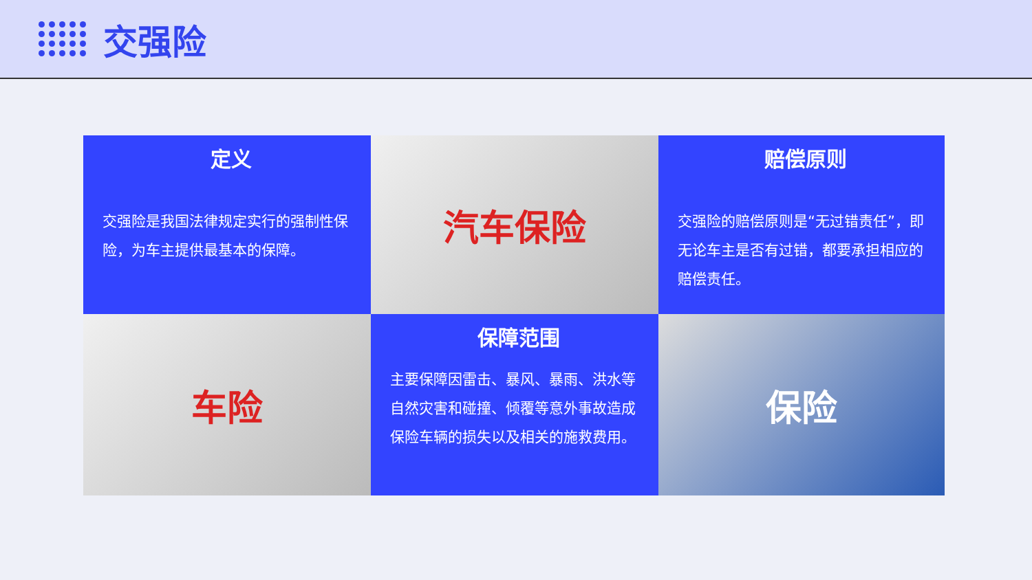交强险
定义
交强险是我国法律规定实行的强制性保险，为车主提供最基本的保障。
汽车保险
赔偿原则
交强险的赔偿原则是“无过错责任”，即无论车主是否有过错，都要承担相应的赔偿责任。
车险
保障范围
主要保障因雷击、暴风、暴雨、洪水等自然灾害和碰撞、倾覆等意外事故造成保险车辆的损失以及相关的施救费用。
保险